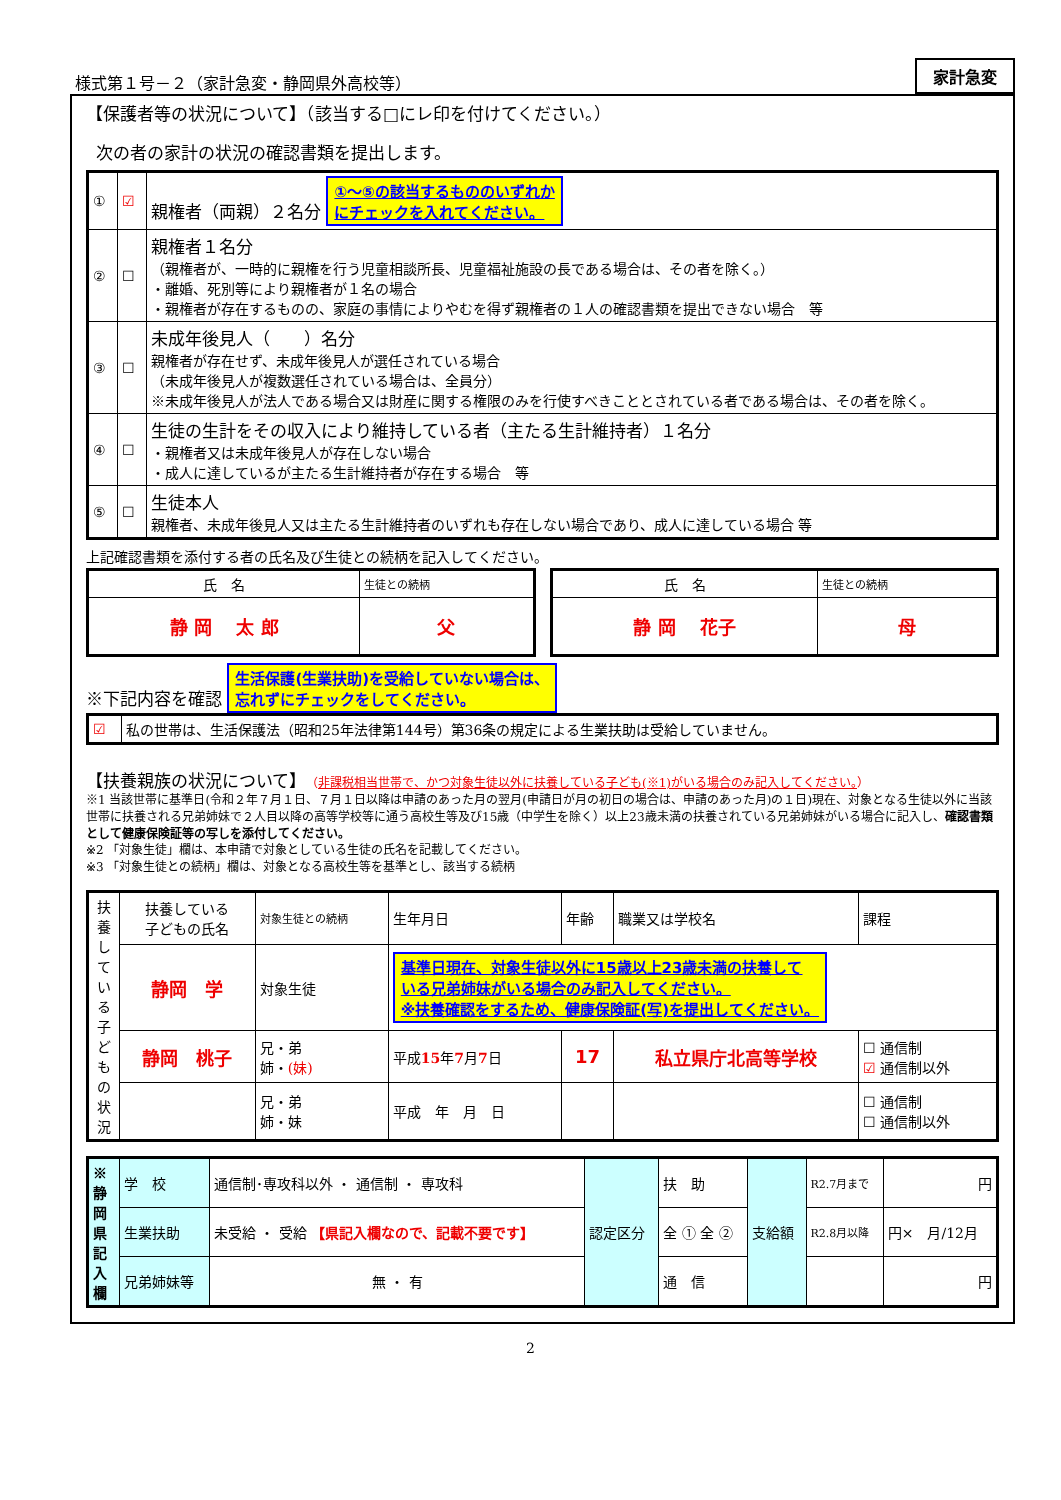様式第１号－２（家計急変・静岡県外高校等）
家計急変
【保護者等の状況について】（該当する□にレ印を付けてください。）
次の者の家計の状況の確認書類を提出します。
| ① | ☑ | 親権者（両親）２名分 ①～⑤の該当するもののいずれか にチェックを入れてください。 |
| ② | ☐ | 親権者１名分 （親権者が、一時的に親権を行う児童相談所長、児童福祉施設の長である場合は、その者を除く。） ・離婚、死別等により親権者が１名の場合 ・親権者が存在するものの、家庭の事情によりやむを得ず親権者の１人の確認書類を提出できない場合 等 |
| ③ | ☐ | 未成年後見人（ ）名分 親権者が存在せず、未成年後見人が選任されている場合 （未成年後見人が複数選任されている場合は、全員分） ※未成年後見人が法人である場合又は財産に関する権限のみを行使すべきこととされている者である場合は、その者を除く。 |
| ④ | ☐ | 生徒の生計をその収入により維持している者（主たる生計維持者）１名分 ・親権者又は未成年後見人が存在しない場合 ・成人に達しているが主たる生計維持者が存在する場合 等 |
| ⑤ | ☐ | 生徒本人 親権者、未成年後見人又は主たる生計維持者のいずれも存在しない場合であり、成人に達している場合 等 |
上記確認書類を添付する者の氏名及び生徒との続柄を記入してください。
| 氏 名 | 生徒との続柄 |
| 静 岡 太 郎 | 父 |
| 氏 名 | 生徒との続柄 |
| 静 岡 花子 | 母 |
※下記内容を確認 生活保護(生業扶助)を受給していない場合は、
忘れずにチェックをしてください。
| ☑ | 私の世帯は、生活保護法（昭和25年法律第144号）第36条の規定による生業扶助は受給していません。 |
【扶養親族の状況について】（非課税相当世帯で、かつ対象生徒以外に扶養している子ども(※1)がいる場合のみ記入してください。）
※1 当該世帯に基準日(令和２年７月１日、７月１日以降は申請のあった月の翌月(申請日が月の初日の場合は、申請のあった月)の１日)現在、対象となる生徒以外に当該世帯に扶養される兄弟姉妹で２人目以降の高等学校等に通う高校生等及び15歳（中学生を除く）以上23歳未満の扶養されている兄弟姉妹がいる場合に記入し、確認書類として健康保険証等の写しを添付してください。
※2 「対象生徒」欄は、本申請で対象としている生徒の氏名を記載してください。
※3 「対象生徒との続柄」欄は、対象となる高校生等を基準とし、該当する続柄
| 扶養している子どもの状況 | 扶養している 子どもの氏名 | 対象生徒との続柄 | 生年月日 | 年齢 | 職業又は学校名 | 課程 |
| | 静岡 学 | 対象生徒 | 基準日現在、対象生徒以外に15歳以上23歳未満の扶養して いる兄弟姉妹がいる場合のみ記入してください。 ※扶養確認をするため、健康保険証(写)を提出してください。 | | | |
| | 静岡 桃子 | 兄・弟 姉・ (妹) | 平成 15 年 7 月 7 日 | 17 | 私立県庁北高等学校 | ☐ 通信制 ☑ 通信制以外 |
| | | 兄・弟 姉・妹 | 平成 年 月 日 | | | ☐ 通信制 ☐ 通信制以外 |
| ※静岡県記入欄 | 学 校 | 通信制･専攻科以外 ・ 通信制 ・ 専攻科 | 認定区分 | 扶 助 | 支給額 | R2.7月まで | 円 |
| | 生業扶助 | 未受給 ・ 受給 【県記入欄なので、記載不要です】 | | 全 ① 全 ② | | R2.8月以降 | 円× 月/12月 |
| | 兄弟姉妹等 | 無 ・ 有 | | 通 信 | | | 円 |
2